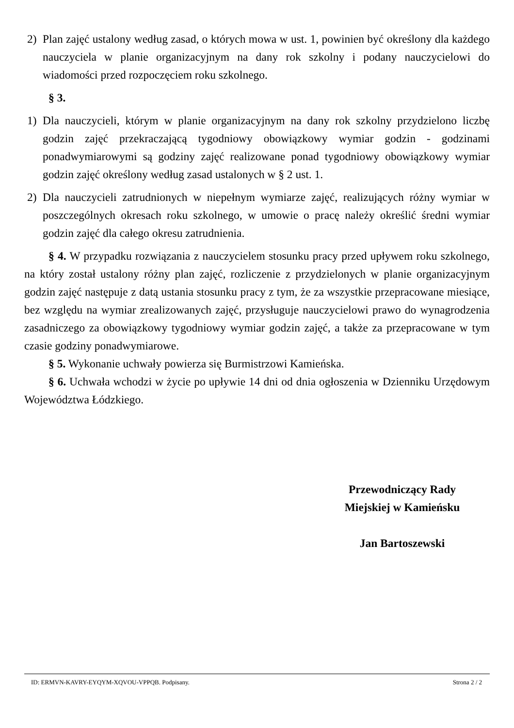2) Plan zajęć ustalony według zasad, o których mowa w ust. 1, powinien być określony dla każdego nauczyciela w planie organizacyjnym na dany rok szkolny i podany nauczycielowi do wiadomości przed rozpoczęciem roku szkolnego.
§ 3.
1) Dla nauczycieli, którym w planie organizacyjnym na dany rok szkolny przydzielono liczbę godzin zajęć przekraczającą tygodniowy obowiązkowy wymiar godzin - godzinami ponadwymiarowymi są godziny zajęć realizowane ponad tygodniowy obowiązkowy wymiar godzin zajęć określony według zasad ustalonych w § 2 ust. 1.
2) Dla nauczycieli zatrudnionych w niepełnym wymiarze zajęć, realizujących różny wymiar w poszczególnych okresach roku szkolnego, w umowie o pracę należy określić średni wymiar godzin zajęć dla całego okresu zatrudnienia.
§ 4. W przypadku rozwiązania z nauczycielem stosunku pracy przed upływem roku szkolnego, na który został ustalony różny plan zajęć, rozliczenie z przydzielonych w planie organizacyjnym godzin zajęć następuje z datą ustania stosunku pracy z tym, że za wszystkie przepracowane miesiące, bez względu na wymiar zrealizowanych zajęć, przysługuje nauczycielowi prawo do wynagrodzenia zasadniczego za obowiązkowy tygodniowy wymiar godzin zajęć, a także za przepracowane w tym czasie godziny ponadwymiarowe.
§ 5. Wykonanie uchwały powierza się Burmistrzowi Kamieńska.
§ 6. Uchwała wchodzi w życie po upływie 14 dni od dnia ogłoszenia w Dzienniku Urzędowym Województwa Łódzkiego.
Przewodniczący Rady
Miejskiej w Kamieńsku
Jan Bartoszewski
ID: ERMVN-KAVRY-EYQYM-XQVOU-VPPQB. Podpisany. Strona 2 / 2